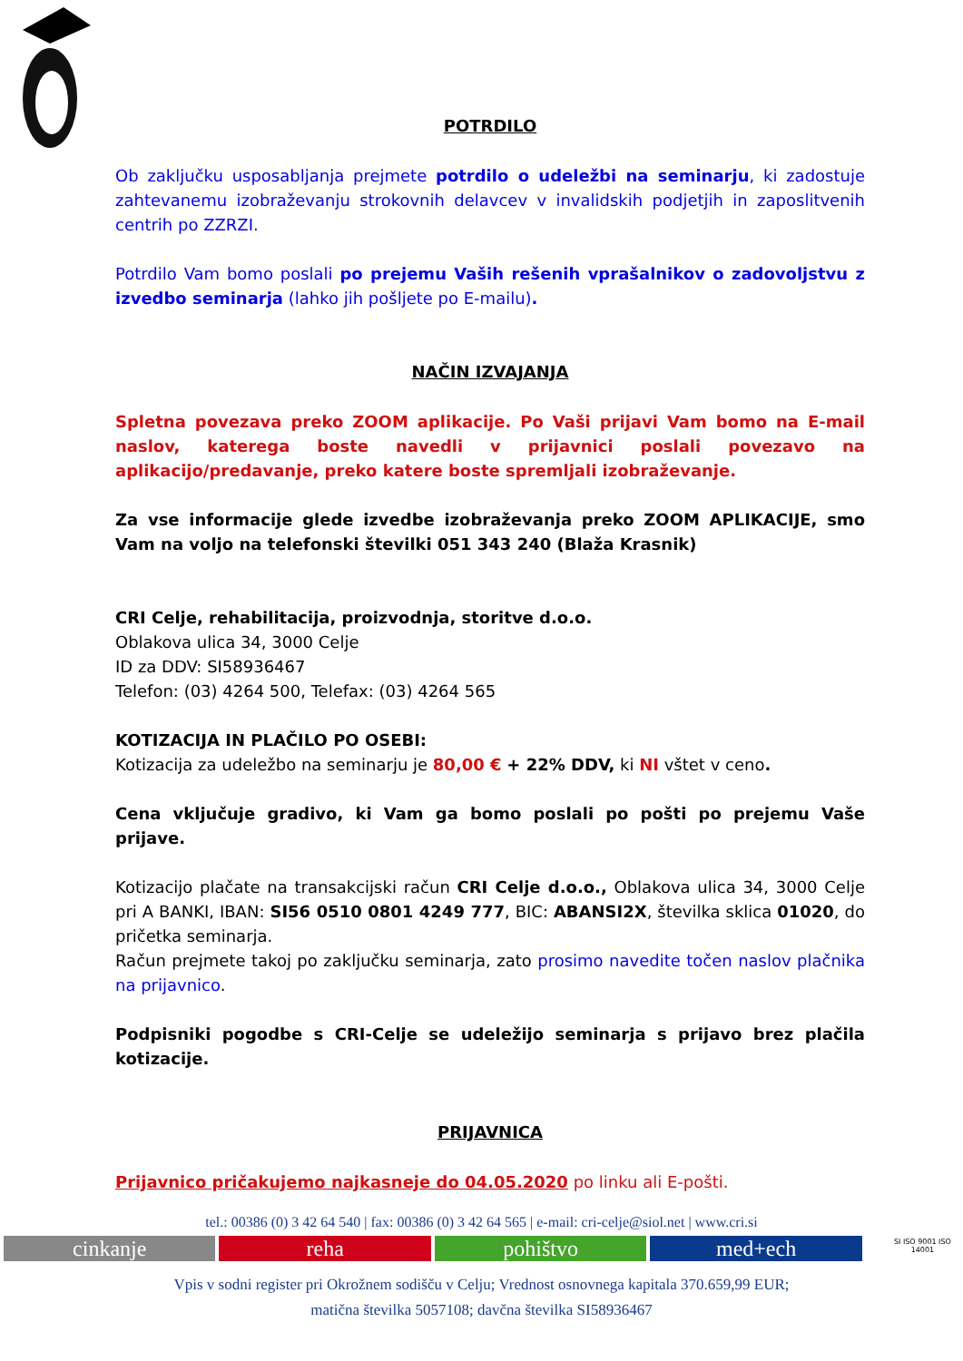POTRDILO
Ob zaključku usposabljanja prejmete potrdilo o udeležbi na seminarju, ki zadostuje zahtevanemu izobraževanju strokovnih delavcev v invalidskih podjetjih in zaposlitvenih centrih po ZZRZI.
Potrdilo Vam bomo poslali po prejemu Vaših rešenih vprašalnikov o zadovoljstvu z izvedbo seminarja (lahko jih pošljete po E-mailu).
NAČIN IZVAJANJA
Spletna povezava preko ZOOM aplikacije. Po Vaši prijavi Vam bomo na E-mail naslov, katerega boste navedli v prijavnici poslali povezavo na aplikacijo/predavanje, preko katere boste spremljali izobraževanje.
Za vse informacije glede izvedbe izobraževanja preko ZOOM APLIKACIJE, smo Vam na voljo na telefonski številki 051 343 240 (Blaža Krasnik)
CRI Celje, rehabilitacija, proizvodnja, storitve d.o.o.
Oblakova ulica 34, 3000 Celje
ID za DDV: SI58936467
Telefon: (03) 4264 500, Telefax: (03) 4264 565
KOTIZACIJA IN PLAČILO PO OSEBI:
Kotizacija za udeležbo na seminarju je 80,00 € + 22% DDV, ki NI vštet v ceno.
Cena vključuje gradivo, ki Vam ga bomo poslali po pošti po prejemu Vaše prijave.
Kotizacijo plačate na transakcijski račun CRI Celje d.o.o., Oblakova ulica 34, 3000 Celje pri A BANKI, IBAN: SI56 0510 0801 4249 777, BIC: ABANSI2X, številka sklica 01020, do pričetka seminarja.
Račun prejmete takoj po zaključku seminarja, zato prosimo navedite točen naslov plačnika na prijavnico.
Podpisniki pogodbe s CRI-Celje se udeležijo seminarja s prijavo brez plačila kotizacije.
PRIJAVNICA
Prijavnico pričakujemo najkasneje do 04.05.2020 po linku ali E-pošti.
tel.: 00386 (0) 3 42 64 540 | fax: 00386 (0) 3 42 64 565 | e-mail: cri-celje@siol.net | www.cri.si
cinkanje reha pohištvo med+ech
SI ISO 9001 ISO 14001
Vpis v sodni register pri Okrožnem sodišču v Celju; Vrednost osnovnega kapitala 370.659,99 EUR;
matična številka 5057108; davčna številka SI58936467